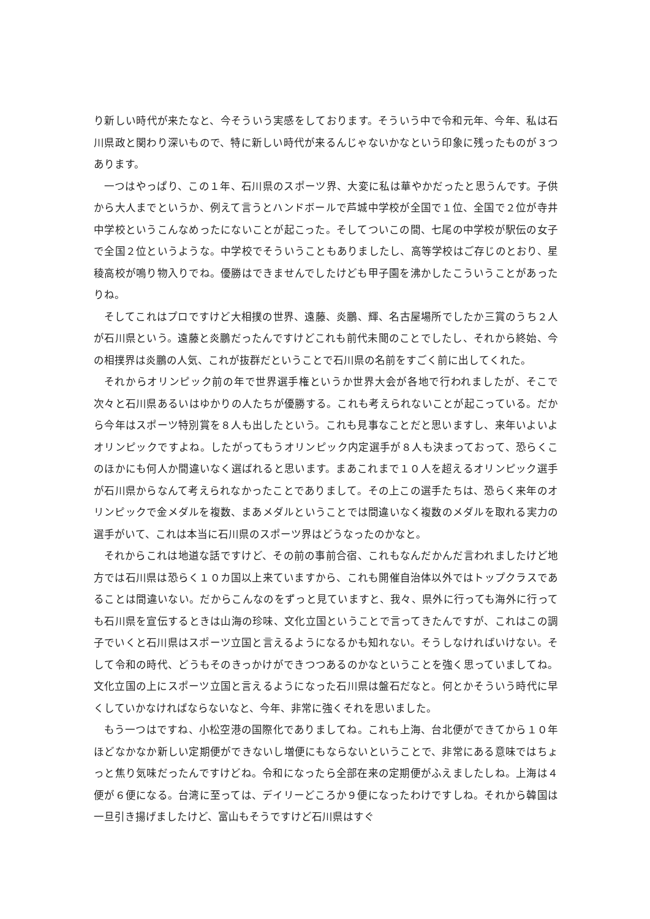り新しい時代が来たなと、今そういう実感をしております。そういう中で令和元年、今年、私は石川県政と関わり深いもので、特に新しい時代が来るんじゃないかなという印象に残ったものが３つあります。
一つはやっぱり、この１年、石川県のスポーツ界、大変に私は華やかだったと思うんです。子供から大人までというか、例えて言うとハンドボールで芦城中学校が全国で１位、全国で２位が寺井中学校というこんなめったにないことが起こった。そしてついこの間、七尾の中学校が駅伝の女子で全国２位というような。中学校でそういうこともありましたし、高等学校はご存じのとおり、星稜高校が鳴り物入りでね。優勝はできませんでしたけども甲子園を沸かしたこういうことがあったりね。
そしてこれはプロですけど大相撲の世界、遠藤、炎鵬、輝、名古屋場所でしたか三賞のうち２人が石川県という。遠藤と炎鵬だったんですけどこれも前代未聞のことでしたし、それから終始、今の相撲界は炎鵬の人気、これが抜群だということで石川県の名前をすごく前に出してくれた。
それからオリンピック前の年で世界選手権というか世界大会が各地で行われましたが、そこで次々と石川県あるいはゆかりの人たちが優勝する。これも考えられないことが起こっている。だから今年はスポーツ特別賞を８人も出したという。これも見事なことだと思いますし、来年いよいよオリンピックですよね。したがってもうオリンピック内定選手が８人も決まっておって、恐らくこのほかにも何人か間違いなく選ばれると思います。まあこれまで１０人を超えるオリンピック選手が石川県からなんて考えられなかったことでありまして。その上この選手たちは、恐らく来年のオリンピックで金メダルを複数、まあメダルということでは間違いなく複数のメダルを取れる実力の選手がいて、これは本当に石川県のスポーツ界はどうなったのかなと。
それからこれは地道な話ですけど、その前の事前合宿、これもなんだかんだ言われましたけど地方では石川県は恐らく１０カ国以上来ていますから、これも開催自治体以外ではトップクラスであることは間違いない。だからこんなのをずっと見ていますと、我々、県外に行っても海外に行っても石川県を宣伝するときは山海の珍味、文化立国ということで言ってきたんですが、これはこの調子でいくと石川県はスポーツ立国と言えるようになるかも知れない。そうしなければいけない。そして令和の時代、どうもそのきっかけができつつあるのかなということを強く思っていましてね。文化立国の上にスポーツ立国と言えるようになった石川県は盤石だなと。何とかそういう時代に早くしていかなければならないなと、今年、非常に強くそれを思いました。
もう一つはですね、小松空港の国際化でありましてね。これも上海、台北便ができてから１０年ほどなかなか新しい定期便ができないし増便にもならないということで、非常にある意味ではちょっと焦り気味だったんですけどね。令和になったら全部在来の定期便がふえましたしね。上海は４便が６便になる。台湾に至っては、デイリーどころか９便になったわけですしね。それから韓国は一旦引き揚げましたけど、富山もそうですけど石川県はすぐ